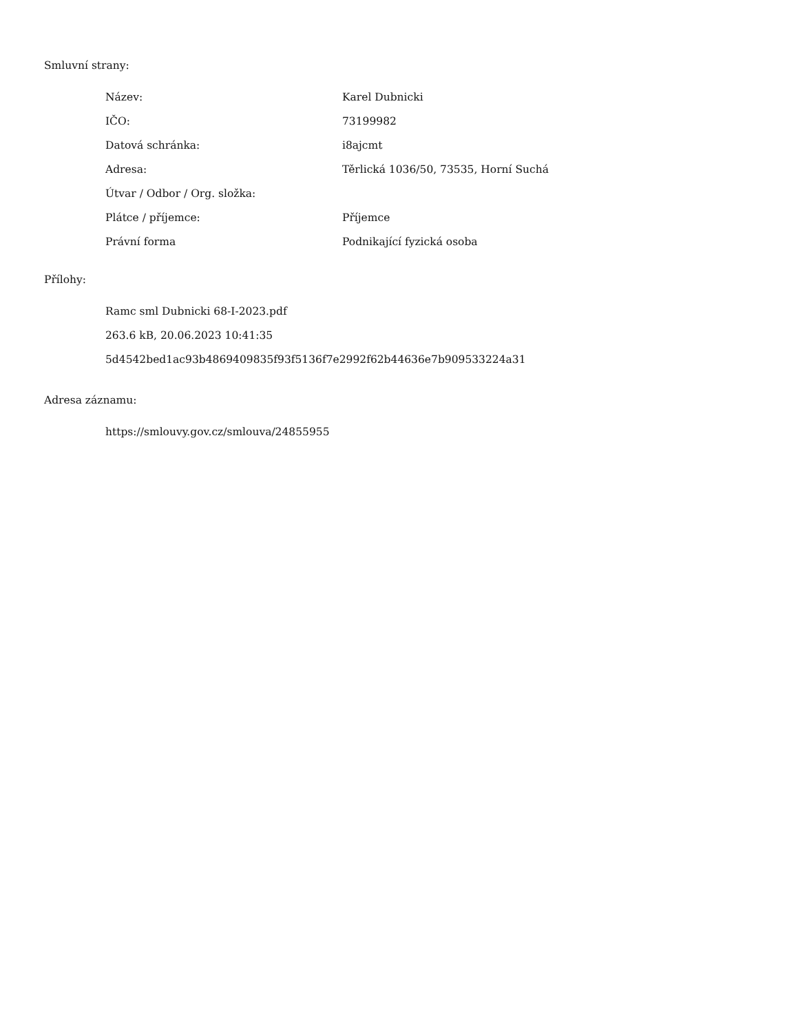Smluvní strany:
| Název: | Karel Dubnicki |
| IČO: | 73199982 |
| Datová schránka: | i8ajcmt |
| Adresa: | Těrlická 1036/50, 73535, Horní Suchá |
| Útvar / Odbor / Org. složka: | |
| Plátce / příjemce: | Příjemce |
| Právní forma | Podnikající fyzická osoba |
Přílohy:
Ramc sml Dubnicki 68-I-2023.pdf
263.6 kB, 20.06.2023 10:41:35
5d4542bed1ac93b4869409835f93f5136f7e2992f62b44636e7b909533224a31
Adresa záznamu:
https://smlouvy.gov.cz/smlouva/24855955